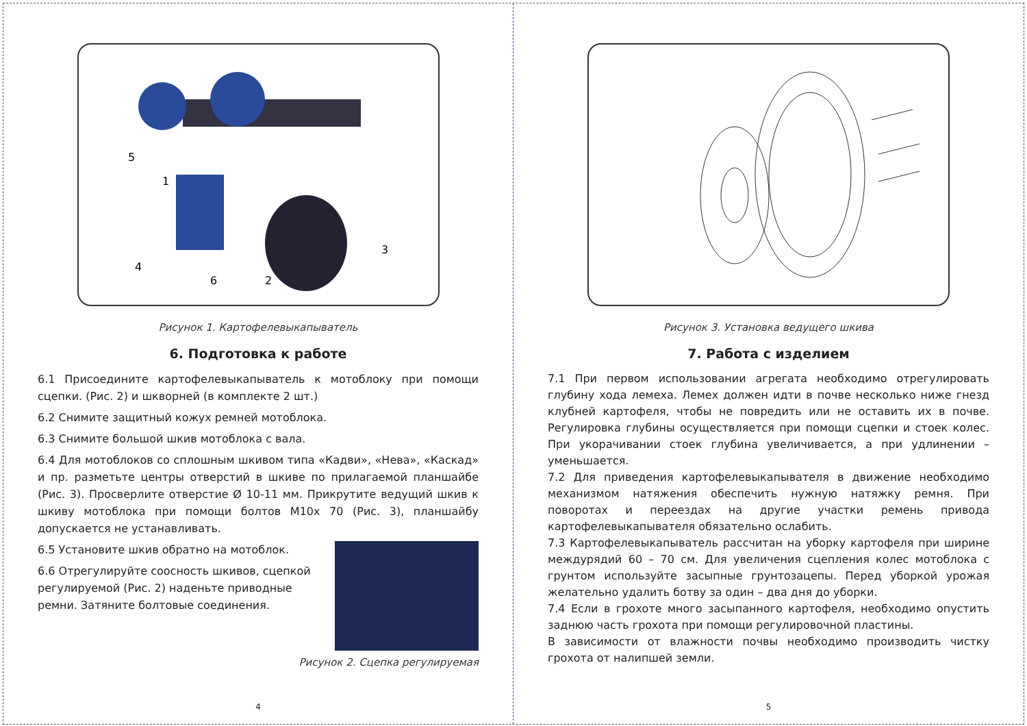5
1
4
6
2
3
Рисунок 1. Картофелевыкапыватель
6. Подготовка к работе
6.1 Присоедините картофелевыкапыватель к мотоблоку при помощи сцепки. (Рис. 2) и шкворней (в комплекте 2 шт.)
6.2 Снимите защитный кожух ремней мотоблока.
6.3 Снимите большой шкив мотоблока с вала.
6.4 Для мотоблоков со сплошным шкивом типа «Кадви», «Нева», «Каскад» и пр. разметьте центры отверстий в шкиве по прилагаемой планшайбе (Рис. 3). Просверлите отверстие Ø 10-11 мм. Прикрутите ведущий шкив к шкиву мотоблока при помощи болтов М10х 70 (Рис. 3), планшайбу допускается не устанавливать.
6.5 Установите шкив обратно на мотоблок.
6.6 Отрегулируйте соосность шкивов, сцепкой регулируемой (Рис. 2) наденьте приводные ремни. Затяните болтовые соединения.
Рисунок 2. Сцепка регулируемая
4
Рисунок 3. Установка ведущего шкива
7. Работа с изделием
7.1 При первом использовании агрегата необходимо отрегулировать глубину хода лемеха. Лемех должен идти в почве несколько ниже гнезд клубней картофеля, чтобы не повредить или не оставить их в почве. Регулировка глубины осуществляется при помощи сцепки и стоек колес. При укорачивании стоек глубина увеличивается, а при удлинении – уменьшается.
7.2 Для приведения картофелевыкапывателя в движение необходимо механизмом натяжения обеспечить нужную натяжку ремня. При поворотах и переездах на другие участки ремень привода картофелевыкапывателя обязательно ослабить.
7.3 Картофелевыкапыватель рассчитан на уборку картофеля при ширине междурядий 60 – 70 см. Для увеличения сцепления колес мотоблока с грунтом используйте засыпные грунтозацепы. Перед уборкой урожая желательно удалить ботву за один – два дня до уборки.
7.4 Если в грохоте много засыпанного картофеля, необходимо опустить заднюю часть грохота при помощи регулировочной пластины.
В зависимости от влажности почвы необходимо производить чистку грохота от налипшей земли.
5